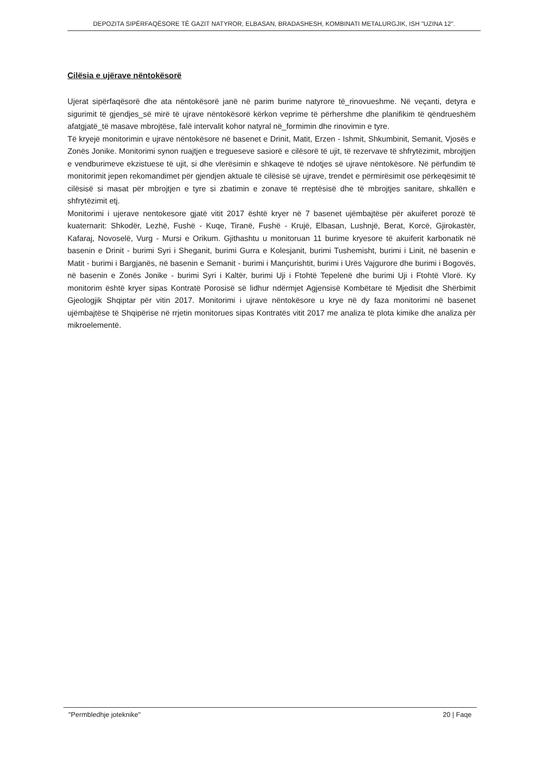DEPOZITA SIPËRFAQËSORE TË GAZIT NATYROR, ELBASAN, BRADASHESH, KOMBINATI METALURGJIK, ISH "UZINA 12".
Cilësia e ujërave nëntokësorë
Ujerat sipërfaqësorë dhe ata nëntokësorë janë në parim burime natyrore të_rinovueshme. Në veçanti, detyra e sigurimit të gjendjes_së mirë të ujrave nëntokësorë kërkon veprime të përhershme dhe planifikim të qëndrueshëm afatgjatë_të masave mbrojtëse, falë intervalit kohor natyral në_formimin dhe rinovimin e tyre.
Të kryejë monitorimin e ujrave nëntokësore në basenet e Drinit, Matit, Erzen - Ishmit, Shkumbinit, Semanit, Vjosës e Zonës Jonike. Monitorimi synon ruajtjen e tregueseve sasiorë e cilësorë të ujit, të rezervave të shfrytëzimit, mbrojtjen e vendburimeve ekzistuese të ujit, si dhe vlerësimin e shkaqeve të ndotjes së ujrave nëntokësore. Në përfundim të monitorimit jepen rekomandimet për gjendjen aktuale të cilësisë së ujrave, trendet e përmirësimit ose përkeqësimit të cilësisë si masat për mbrojtjen e tyre si zbatimin e zonave të rreptësisë dhe të mbrojtjes sanitare, shkallën e shfrytëzimit etj.
Monitorimi i ujerave nentokesore gjatë vitit 2017 është kryer në 7 basenet ujëmbajtëse për akuiferet porozë të kuaternarit: Shkodër, Lezhë, Fushë - Kuqe, Tiranë, Fushë - Krujë, Elbasan, Lushnjë, Berat, Korcë, Gjirokastër, Kafaraj, Novoselë, Vurg - Mursi e Orikum. Gjithashtu u monitoruan 11 burime kryesore të akuiferit karbonatik në basenin e Drinit - burimi Syri i Sheganit, burimi Gurra e Kolesjanit, burimi Tushemisht, burimi i Linit, në basenin e Matit - burimi i Bargjanës, në basenin e Semanit - burimi i Mançurishtit, burimi i Urës Vajgurore dhe burimi i Bogovës, në basenin e Zonës Jonike - burimi Syri i Kaltër, burimi Uji i Ftohtë Tepelenë dhe burimi Uji i Ftohtë Vlorë. Ky monitorim është kryer sipas Kontratë Porosisë së lidhur ndërmjet Agjensisë Kombëtare të Mjedisit dhe Shërbimit Gjeologjik Shqiptar për vitin 2017. Monitorimi i ujrave nëntokësore u krye në dy faza monitorimi në basenet ujëmbajtëse të Shqipërise në rrjetin monitorues sipas Kontratës vitit 2017 me analiza të plota kimike dhe analiza për mikroelementë.
"Permbledhje joteknike" 20 | Faqe